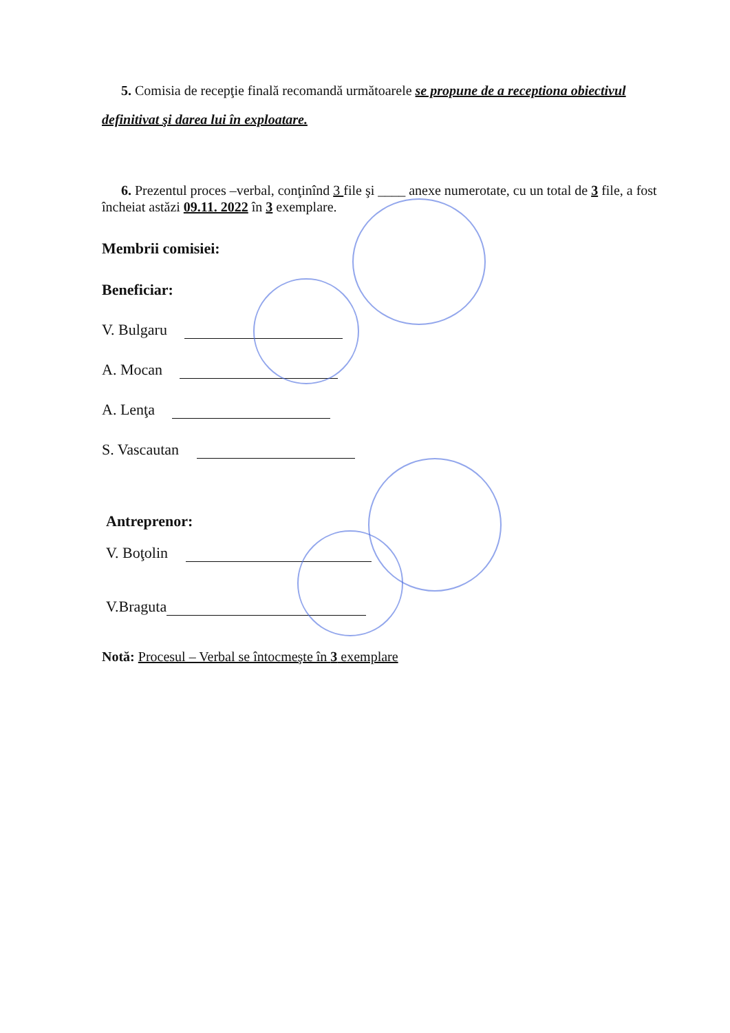5. Comisia de recepţie finală recomandă următoarele se propune de a receptiona obiectivul definitivat şi darea lui în exploatare.
6. Prezentul proces –verbal, conţinînd 3 file şi ____ anexe numerotate, cu un total de 3 file, a fost încheiat astăzi 09.11. 2022 în 3 exemplare.
Membrii comisiei:
Beneficiar:
V. Bulgaru
A. Mocan
A. Lenţa
S. Vascautan
Antreprenor:
V. Boţolin
V.Braguta
Notă: Procesul – Verbal se întocmeşte în 3 exemplare